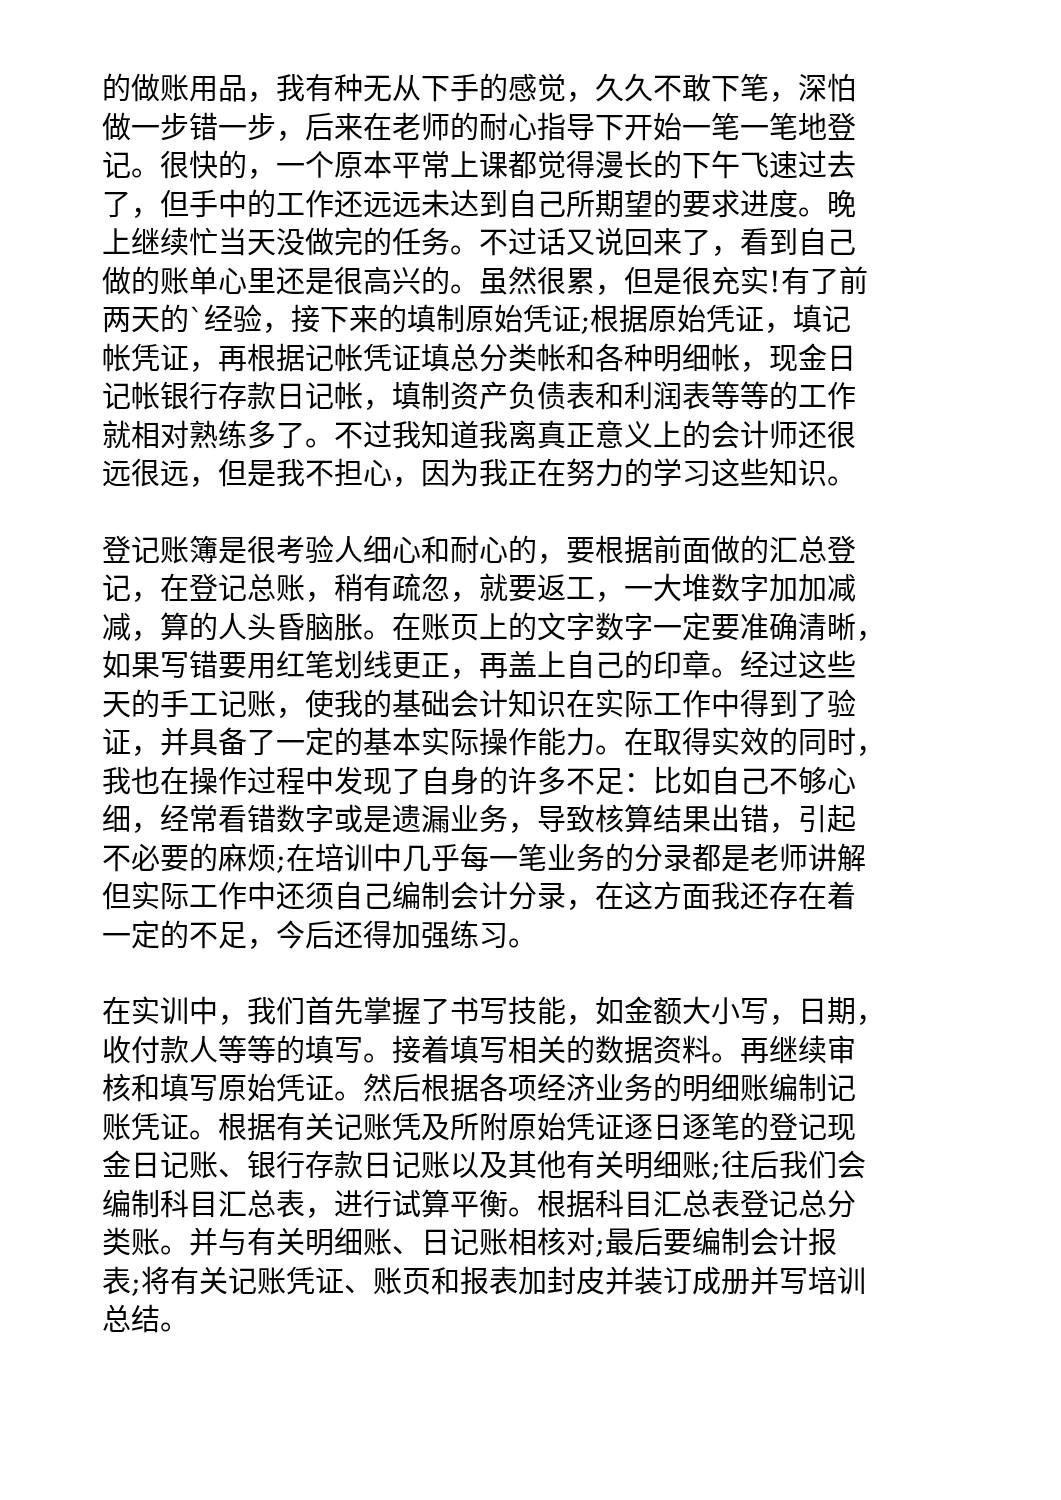的做账用品，我有种无从下手的感觉，久久不敢下笔，深怕
做一步错一步，后来在老师的耐心指导下开始一笔一笔地登
记。很快的，一个原本平常上课都觉得漫长的下午飞速过去
了，但手中的工作还远远未达到自己所期望的要求进度。晚
上继续忙当天没做完的任务。不过话又说回来了，看到自己
做的账单心里还是很高兴的。虽然很累，但是很充实!有了前
两天的`经验，接下来的填制原始凭证;根据原始凭证，填记
帐凭证，再根据记帐凭证填总分类帐和各种明细帐，现金日
记帐银行存款日记帐，填制资产负债表和利润表等等的工作
就相对熟练多了。不过我知道我离真正意义上的会计师还很
远很远，但是我不担心，因为我正在努力的学习这些知识。
登记账簿是很考验人细心和耐心的，要根据前面做的汇总登
记，在登记总账，稍有疏忽，就要返工，一大堆数字加加减
减，算的人头昏脑胀。在账页上的文字数字一定要准确清晰，
如果写错要用红笔划线更正，再盖上自己的印章。经过这些
天的手工记账，使我的基础会计知识在实际工作中得到了验
证，并具备了一定的基本实际操作能力。在取得实效的同时，
我也在操作过程中发现了自身的许多不足：比如自己不够心
细，经常看错数字或是遗漏业务，导致核算结果出错，引起
不必要的麻烦;在培训中几乎每一笔业务的分录都是老师讲解
但实际工作中还须自己编制会计分录，在这方面我还存在着
一定的不足，今后还得加强练习。
在实训中，我们首先掌握了书写技能，如金额大小写，日期，
收付款人等等的填写。接着填写相关的数据资料。再继续审
核和填写原始凭证。然后根据各项经济业务的明细账编制记
账凭证。根据有关记账凭及所附原始凭证逐日逐笔的登记现
金日记账、银行存款日记账以及其他有关明细账;往后我们会
编制科目汇总表，进行试算平衡。根据科目汇总表登记总分
类账。并与有关明细账、日记账相核对;最后要编制会计报
表;将有关记账凭证、账页和报表加封皮并装订成册并写培训
总结。